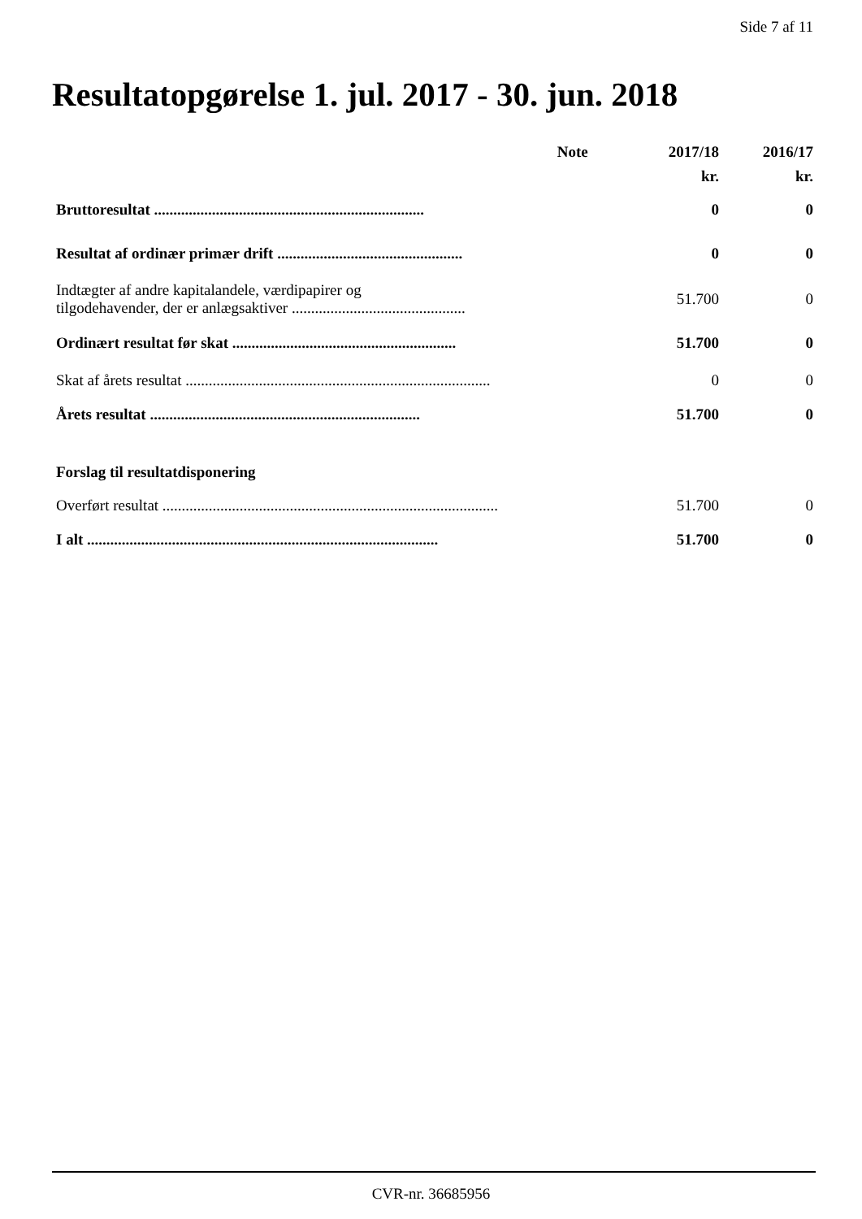Side 7 af 11
Resultatopgørelse 1. jul. 2017 - 30. jun. 2018
| | Note | 2017/18 | 2016/17 |
| --- | --- | --- | --- |
| | | kr. | kr. |
| Bruttoresultat ...................................................................... | | 0 | 0 |
| Resultat af ordinær primær drift ................................................ | | 0 | 0 |
| Indtægter af andre kapitalandele, værdipapirer og tilgodehavender, der er anlægsaktiver ............................................. | | 51.700 | 0 |
| Ordinært resultat før skat .......................................................... | | 51.700 | 0 |
| Skat af årets resultat ............................................................................... | | 0 | 0 |
| Årets resultat ...................................................................... | | 51.700 | 0 |
| Forslag til resultatdisponering | | | |
| Overført resultat ....................................................................................... | | 51.700 | 0 |
| I alt ........................................................................................... | | 51.700 | 0 |
CVR-nr. 36685956